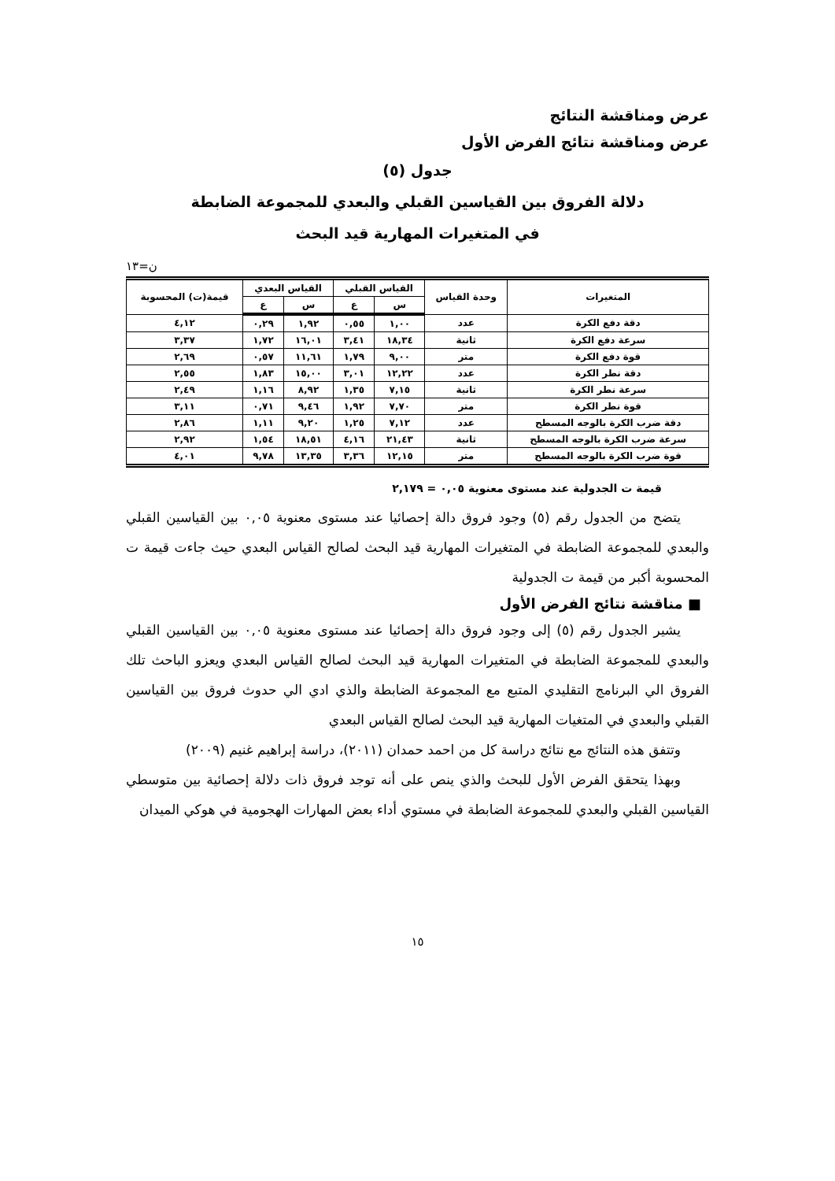عرض ومناقشة النتائج
عرض ومناقشة نتائج الفرض الأول
جدول (٥)
دلالة الفروق بين القياسين القبلي والبعدي للمجموعة الضابطة
في المتغيرات المهارية قيد البحث
ن=١٣
| المتغيرات | وحدة القياس | القياس القبلي | | القياس البعدي | | قيمة(ت) المحسوبة |
| --- | --- | --- | --- | --- | --- | --- |
| | | س | ع | س | ع | |
| دقة دفع الكرة | عدد | ١,٠٠ | ٠,٥٥ | ١,٩٢ | ٠,٢٩ | ٤,١٢ |
| سرعة دفع الكرة | ثانية | ١٨,٣٤ | ٣,٤١ | ١٦,٠١ | ١,٧٢ | ٣,٣٧ |
| قوة دفع الكرة | متر | ٩,٠٠ | ١,٧٩ | ١١,٦١ | ٠,٥٧ | ٢,٦٩ |
| دقة نطر الكرة | عدد | ١٢,٢٢ | ٣,٠١ | ١٥,٠٠ | ١,٨٣ | ٢,٥٥ |
| سرعة نطر الكرة | ثانية | ٧,١٥ | ١,٣٥ | ٨,٩٢ | ١,١٦ | ٢,٤٩ |
| قوة نطر الكرة | متر | ٧,٧٠ | ١,٩٢ | ٩,٤٦ | ٠,٧١ | ٣,١١ |
| دقة ضرب الكرة بالوجه المسطح | عدد | ٧,١٢ | ١,٢٥ | ٩,٢٠ | ١,١١ | ٢,٨٦ |
| سرعة ضرب الكرة بالوجه المسطح | ثانية | ٢١,٤٣ | ٤,١٦ | ١٨,٥١ | ١,٥٤ | ٢,٩٢ |
| قوة ضرب الكرة بالوجه المسطح | متر | ١٢,١٥ | ٣,٣٦ | ١٣,٣٥ | ٩,٧٨ | ٤,٠١ |
قيمة ت الجدولية عند مستوى معنوية ٠,٠٥ = ٢,١٧٩
يتضح من الجدول رقم (٥) وجود فروق دالة إحصائيا عند مستوى معنوية ٠,٠٥ بين القياسين القبلي والبعدي للمجموعة الضابطة في المتغيرات المهارية قيد البحث لصالح القياس البعدي حيث جاءت قيمة ت المحسوبة أكبر من قيمة ت الجدولية
■ مناقشة نتائج الفرض الأول
يشير الجدول رقم (٥) إلى وجود فروق دالة إحصائيا عند مستوى معنوية ٠,٠٥ بين القياسين القبلي والبعدي للمجموعة الضابطة في المتغيرات المهارية قيد البحث لصالح القياس البعدي ويعزو الباحث تلك الفروق الي البرنامج التقليدي المتبع مع المجموعة الضابطة والذي ادي الي حدوث فروق بين القياسين القبلي والبعدي في المتغيات المهارية قيد البحث لصالح القياس البعدي
وتتفق هذه النتائج مع نتائج دراسة كل من احمد حمدان (٢٠١١)، دراسة إبراهيم غنيم (٢٠٠٩)
وبهذا يتحقق الفرض الأول للبحث والذي ينص على أنه توجد فروق ذات دلالة إحصائية بين متوسطي القياسين القبلي والبعدي للمجموعة الضابطة في مستوي أداء بعض المهارات الهجومية في هوكي الميدان
١٥